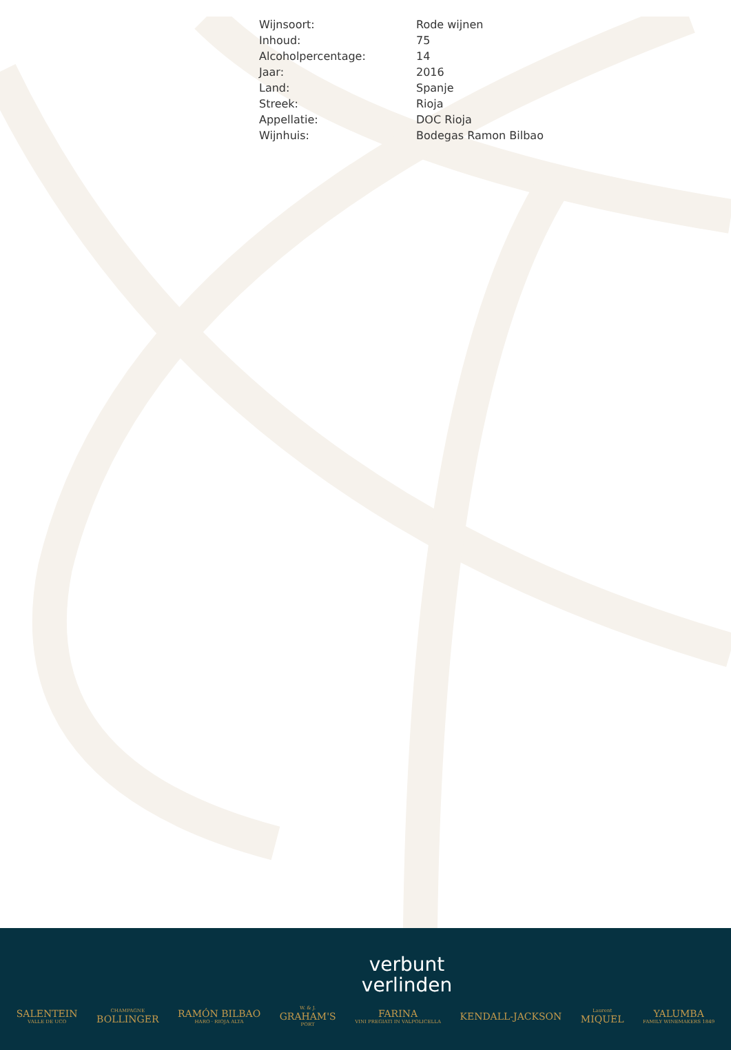| Wijnsoort: | Rode wijnen |
| Inhoud: | 75 |
| Alcoholpercentage: | 14 |
| Jaar: | 2016 |
| Land: | Spanje |
| Streek: | Rioja |
| Appellatie: | DOC Rioja |
| Wijnhuis: | Bodegas Ramon Bilbao |
verbunt
verlinden
SALENTEIN
VALLE DE UCO
CHAMPAGNE
BOLLINGER
RAMÓN BILBAO
HARO · RIOJA ALTA
W. & J.
GRAHAM'S
PORT
FARINA
VINI PREGIATI IN VALPOLICELLA
KENDALL-JACKSON
Laurent
MIQUEL
YALUMBA
FAMILY WINEMAKERS 1849